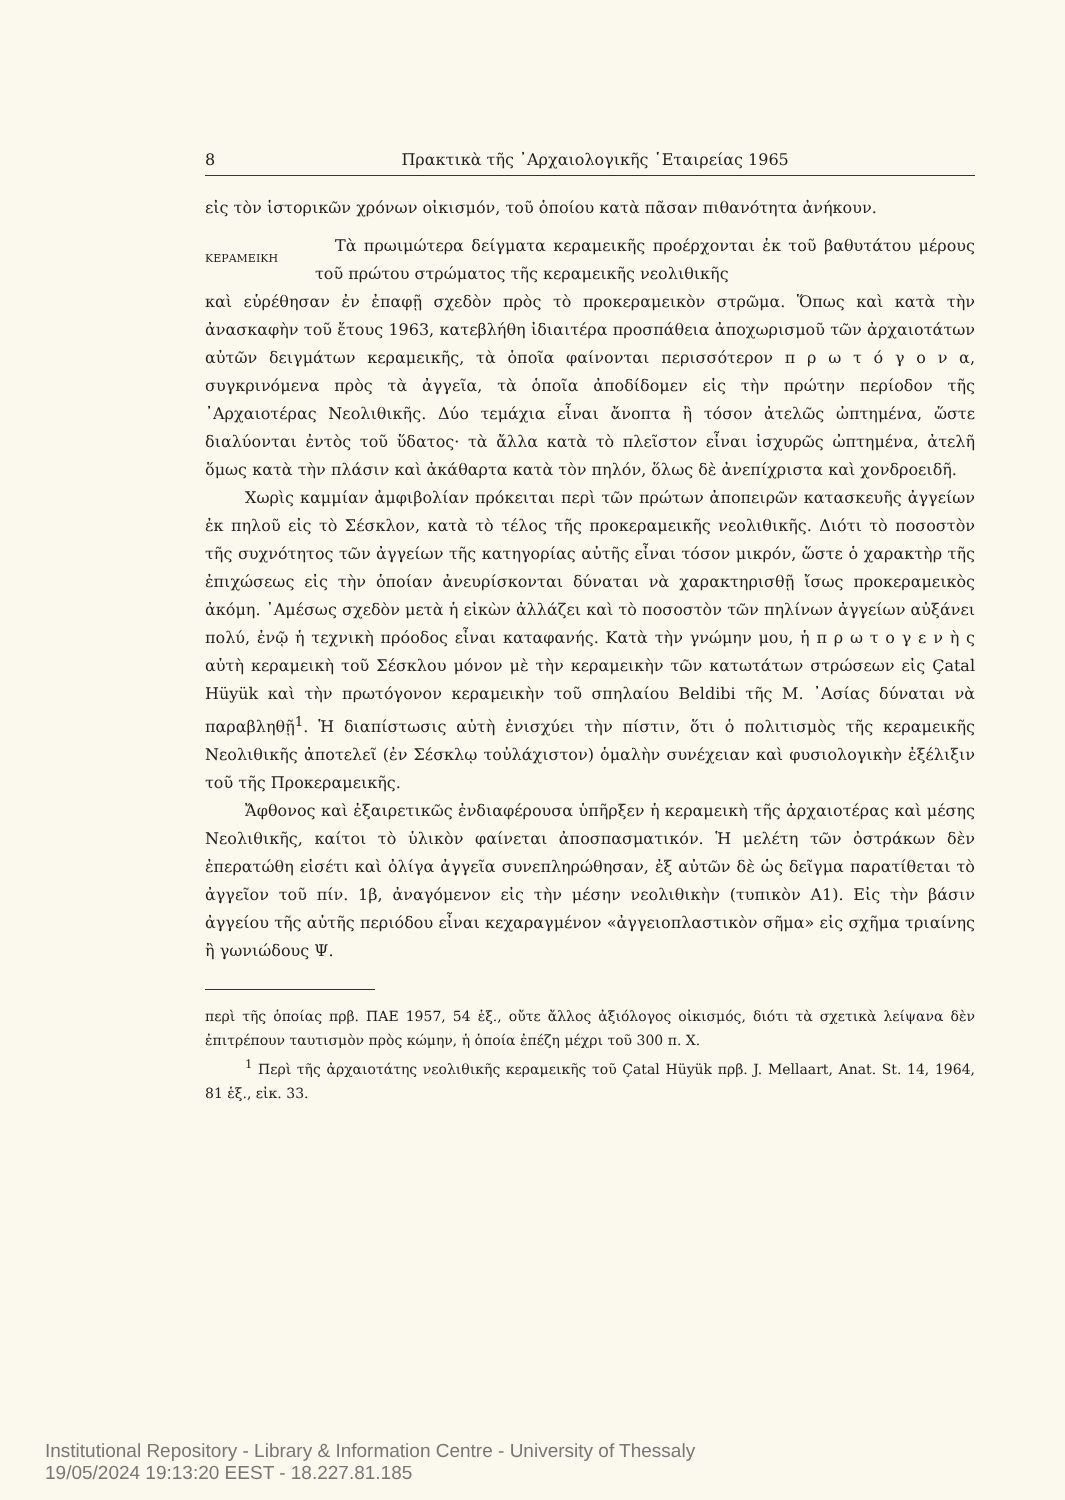8 Πρακτικὰ τῆς ᾿Αρχαιολογικῆς ῾Εταιρείας 1965
εἰς τὸν ἱστορικῶν χρόνων οἰκισμόν, τοῦ ὁποίου κατὰ πᾶσαν πιθανότητα ἀνήκουν.
ΚΕΡΑΜΕΙΚΗ
Τὰ πρωιμώτερα δείγματα κεραμεικῆς προέρχονται ἐκ τοῦ βαθυτάτου μέρους τοῦ πρώτου στρώματος τῆς κεραμεικῆς νεολιθικῆς
καὶ εὑρέθησαν ἐν ἐπαφῇ σχεδὸν πρὸς τὸ προκεραμεικὸν στρῶμα. Ὅπως καὶ κατὰ τὴν ἀνασκαφὴν τοῦ ἔτους 1963, κατεβλήθη ἰδιαιτέρα προσπάθεια ἀποχωρισμοῦ τῶν ἀρχαιοτάτων αὐτῶν δειγμάτων κεραμεικῆς, τὰ ὁποῖα φαίνονται περισσότερον π ρ ω τ ό γ ο ν α, συγκρινόμενα πρὸς τὰ ἀγγεῖα, τὰ ὁποῖα ἀποδίδομεν εἰς τὴν πρώτην περίοδον τῆς ᾿Αρχαιοτέρας Νεολιθικῆς. Δύο τεμάχια εἶναι ἄνοπτα ἢ τόσον ἀτελῶς ὠπτημένα, ὥστε διαλύονται ἐντὸς τοῦ ὕδατος· τὰ ἄλλα κατὰ τὸ πλεῖστον εἶναι ἰσχυρῶς ὠπτημένα, ἀτελῆ ὅμως κατὰ τὴν πλάσιν καὶ ἀκάθαρτα κατὰ τὸν πηλόν, ὅλως δὲ ἀνεπίχριστα καὶ χονδροειδῆ.
Χωρὶς καμμίαν ἀμφιβολίαν πρόκειται περὶ τῶν πρώτων ἀποπειρῶν κατασκευῆς ἀγγείων ἐκ πηλοῦ εἰς τὸ Σέσκλον, κατὰ τὸ τέλος τῆς προκεραμεικῆς νεολιθικῆς. Διότι τὸ ποσοστὸν τῆς συχνότητος τῶν ἀγγείων τῆς κατηγορίας αὐτῆς εἶναι τόσον μικρόν, ὥστε ὁ χαρακτὴρ τῆς ἐπιχώσεως εἰς τὴν ὁποίαν ἀνευρίσκονται δύναται νὰ χαρακτηρισθῇ ἴσως προκεραμεικὸς ἀκόμη. ᾿Αμέσως σχεδὸν μετὰ ἡ εἰκὼν ἀλλάζει καὶ τὸ ποσοστὸν τῶν πηλίνων ἀγγείων αὐξάνει πολύ, ἐνῷ ἡ τεχνικὴ πρόοδος εἶναι καταφανής. Κατὰ τὴν γνώμην μου, ἡ π ρ ω τ ο γ ε ν ὴ ς αὐτὴ κεραμεικὴ τοῦ Σέσκλου μόνον μὲ τὴν κεραμεικὴν τῶν κατωτάτων στρώσεων εἰς Çatal Hüyük καὶ τὴν πρωτόγονον κεραμεικὴν τοῦ σπηλαίου Beldibi τῆς Μ. ᾿Ασίας δύναται νὰ παραβληθῇ<sup>1</sup>. Ἡ διαπίστωσις αὐτὴ ἐνισχύει τὴν πίστιν, ὅτι ὁ πολιτισμὸς τῆς κεραμεικῆς Νεολιθικῆς ἀποτελεῖ (ἐν Σέσκλῳ τοὐλάχιστον) ὁμαλὴν συνέχειαν καὶ φυσιολογικὴν ἐξέλιξιν τοῦ τῆς Προκεραμεικῆς.
Ἄφθονος καὶ ἐξαιρετικῶς ἐνδιαφέρουσα ὑπῆρξεν ἡ κεραμεικὴ τῆς ἀρχαιοτέρας καὶ μέσης Νεολιθικῆς, καίτοι τὸ ὑλικὸν φαίνεται ἀποσπασματικόν. Ἡ μελέτη τῶν ὀστράκων δὲν ἐπερατώθη εἰσέτι καὶ ὀλίγα ἀγγεῖα συνεπληρώθησαν, ἐξ αὐτῶν δὲ ὡς δεῖγμα παρατίθεται τὸ ἀγγεῖον τοῦ πίν. 1β, ἀναγόμενον εἰς τὴν μέσην νεολιθικὴν (τυπικὸν Α1). Εἰς τὴν βάσιν ἀγγείου τῆς αὐτῆς περιόδου εἶναι κεχαραγμένον «ἀγγειοπλαστικὸν σῆμα» εἰς σχῆμα τριαίνης ἢ γωνιώδους Ψ.
περὶ τῆς ὁποίας πρβ. ΠΑΕ 1957, 54 ἑξ., οὔτε ἄλλος ἀξιόλογος οἰκισμός, διότι τὰ σχετικὰ λείψανα δὲν ἐπιτρέπουν ταυτισμὸν πρὸς κώμην, ἡ ὁποία ἐπέζη μέχρι τοῦ 300 π. Χ.
<sup>1</sup> Περὶ τῆς ἀρχαιοτάτης νεολιθικῆς κεραμεικῆς τοῦ Çatal Hüyük πρβ. J. Mellaart, Anat. St. 14, 1964, 81 ἑξ., εἰκ. 33.
Institutional Repository - Library & Information Centre - University of Thessaly
19/05/2024 19:13:20 EEST - 18.227.81.185